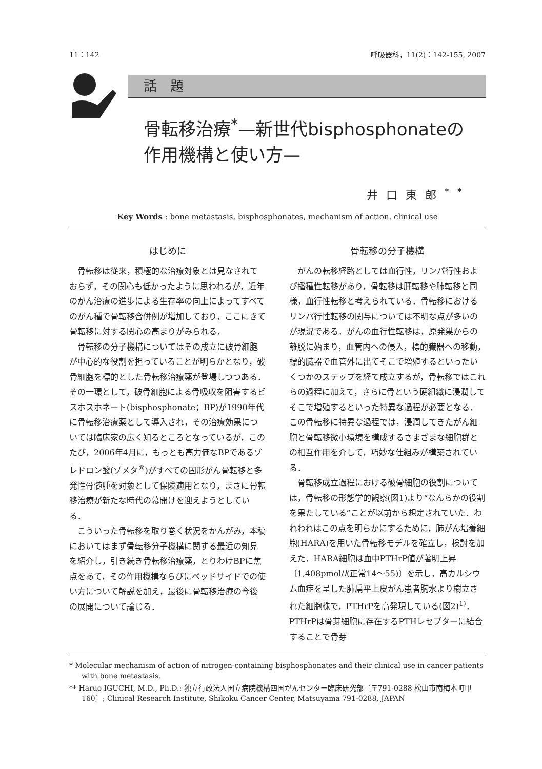11：142 呼吸器科，11(2)：142-155, 2007
話　題
骨転移治療<sup>*</sup>—新世代bisphosphonateの
作用機構と使い方—
井口東郎<sup>**</sup>
Key Words : bone metastasis, bisphosphonates, mechanism of action, clinical use
はじめに
骨転移は従来，積極的な治療対象とは見なされておらず，その関心も低かったように思われるが，近年のがん治療の進歩による生存率の向上によってすべてのがん種で骨転移合併例が増加しており，ここにきて骨転移に対する関心の高まりがみられる．
骨転移の分子機構についてはその成立に破骨細胞が中心的な役割を担っていることが明らかとなり，破骨細胞を標的とした骨転移治療薬が登場しつつある．その一環として，破骨細胞による骨吸収を阻害するビスホスホネート(bisphosphonate；BP)が1990年代に骨転移治療薬として導入され，その治療効果については臨床家の広く知るところとなっているが，このたび，2006年4月に，もっとも高力価なBPであるゾレドロン酸(ゾメタ<sup>®</sup>)がすべての固形がん骨転移と多発性骨髄腫を対象として保険適用となり，まさに骨転移治療が新たな時代の幕開けを迎えようとしている．
こういった骨転移を取り巻く状況をかんがみ，本稿においてはまず骨転移分子機構に関する最近の知見を紹介し，引き続き骨転移治療薬，とりわけBPに焦点をあて，その作用機構ならびにベッドサイドでの使い方について解説を加え，最後に骨転移治療の今後の展開について論じる．
骨転移の分子機構
がんの転移経路としては血行性，リンパ行性および播種性転移があり，骨転移は肝転移や肺転移と同様，血行性転移と考えられている．骨転移におけるリンパ行性転移の関与については不明な点が多いのが現況である．がんの血行性転移は，原発巣からの離脱に始まり，血管内への侵入，標的臓器への移動，標的臓器で血管外に出てそこで増殖するといったいくつかのステップを経て成立するが，骨転移ではこれらの過程に加えて，さらに骨という硬組織に浸潤してそこで増殖するといった特異な過程が必要となる．この骨転移に特異な過程では，浸潤してきたがん細胞と骨転移微小環境を構成するさまざまな細胞群との相互作用を介して，巧妙な仕組みが構築されている．
骨転移成立過程における破骨細胞の役割については，骨転移の形態学的観察(図1)より“なんらかの役割を果たしている”ことが以前から想定されていた．われわれはこの点を明らかにするために，肺がん培養細胞(HARA)を用いた骨転移モデルを確立し，検討を加えた．HARA細胞は血中PTHrP値が著明上昇〔1,408pmol/l(正常14～55)〕を示し，高カルシウム血症を呈した肺扁平上皮がん患者胸水より樹立された細胞株で，PTHrPを高発現している(図2)<sup>1)</sup>．PTHrPは骨芽細胞に存在するPTHレセプターに結合することで骨芽
* Molecular mechanism of action of nitrogen-containing bisphosphonates and their clinical use in cancer patients with bone metastasis.
** Haruo IGUCHI, M.D., Ph.D.: 独立行政法人国立病院機構四国がんセンター臨床研究部〔〒791-0288 松山市南梅本町甲160〕; Clinical Research Institute, Shikoku Cancer Center, Matsuyama 791-0288, JAPAN